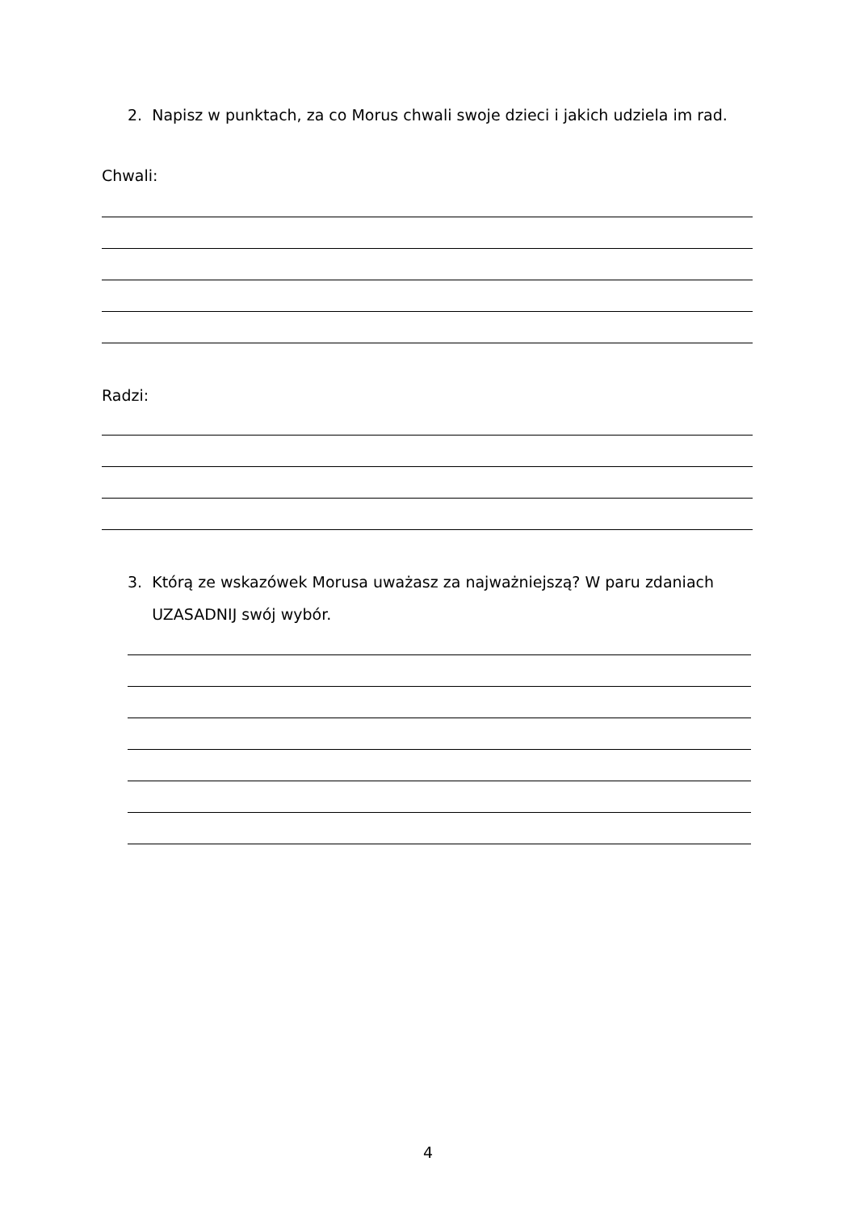2. Napisz w punktach, za co Morus chwali swoje dzieci i jakich udziela im rad.
Chwali:
Radzi:
3. Którą ze wskazówek Morusa uważasz za najważniejszą? W paru zdaniach
UZASADNIJ swój wybór.
4